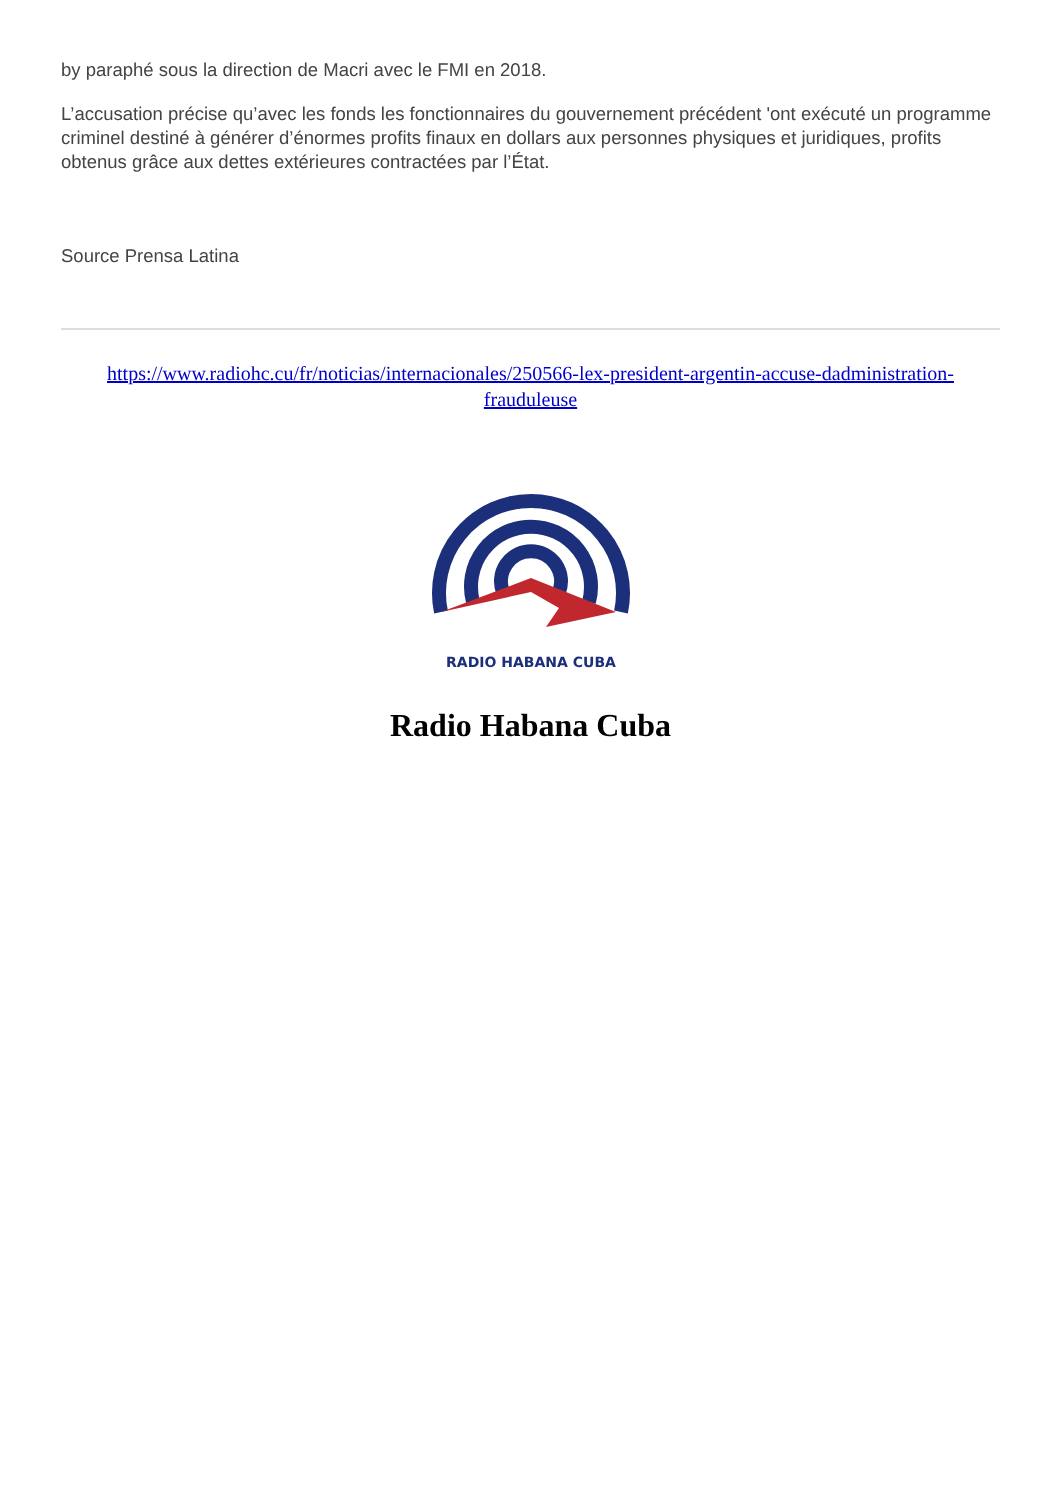by paraphé sous la direction de Macri avec le FMI en 2018.
L’accusation précise qu’avec les fonds les fonctionnaires du gouvernement précédent 'ont exécuté un programme criminel destiné à générer d’énormes profits finaux en dollars aux personnes physiques et juridiques, profits obtenus grâce aux dettes extérieures contractées par l’État.
Source Prensa Latina
https://www.radiohc.cu/fr/noticias/internacionales/250566-lex-president-argentin-accuse-dadministration-frauduleuse
RADIO HABANA CUBA
Radio Habana Cuba